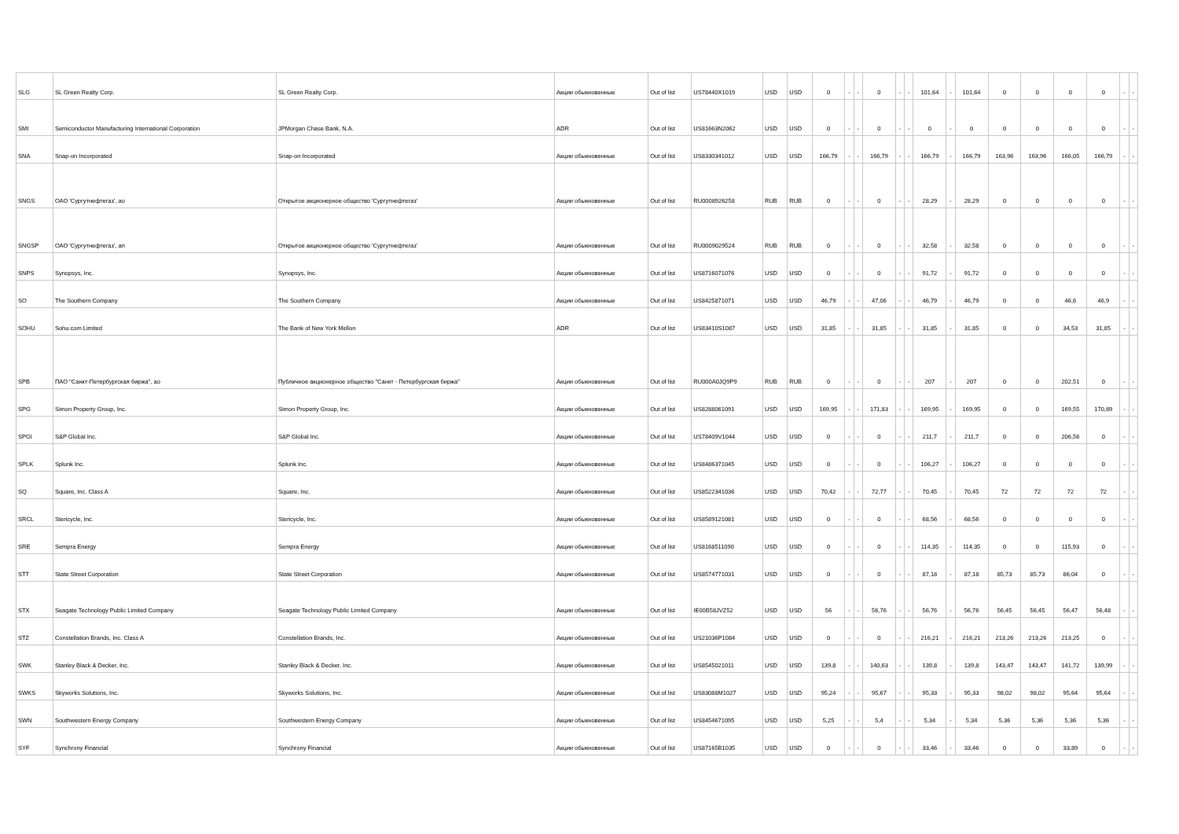| SLG | SL Green Realty Corp. | SL Green Realty Corp. | Акции обыкновенные | Out of list | US78440X1019 | USD | USD | 0 | - | - | 0 | - | - | 101,64 | - | 101,64 | 0 | 0 | 0 | 0 | - | - |
| SMI | Semiconductor Manufacturing International Corporation | JPMorgan Chase Bank, N.A. | ADR | Out of list | US81663N2062 | USD | USD | 0 | - | - | 0 | - | - | 0 | - | 0 | 0 | 0 | 0 | 0 | - | - |
| SNA | Snap-on Incorporated | Snap-on Incorporated | Акции обыкновенные | Out of list | US8330341012 | USD | USD | 166,79 | - | - | 166,79 | - | - | 166,79 | - | 166,79 | 163,96 | 163,96 | 166,05 | 166,79 | - | - |
| SNGS | ОАО 'Сургутнефтегаз', ао | Открытое акционерное общество 'Сургутнефтегаз' | Акции обыкновенные | Out of list | RU0008926258 | RUB | RUB | 0 | - | - | 0 | - | - | 28,29 | - | 28,29 | 0 | 0 | 0 | 0 | - | - |
| SNGSP | ОАО 'Сургутнефтегаз', ап | Открытое акционерное общество 'Сургутнефтегаз' | Акции обыкновенные | Out of list | RU0009029524 | RUB | RUB | 0 | - | - | 0 | - | - | 32,58 | - | 32,58 | 0 | 0 | 0 | 0 | - | - |
| SNPS | Synopsys, Inc. | Synopsys, Inc. | Акции обыкновенные | Out of list | US8716071076 | USD | USD | 0 | - | - | 0 | - | - | 91,72 | - | 91,72 | 0 | 0 | 0 | 0 | - | - |
| SO | The Southern Company | The Southern Company | Акции обыкновенные | Out of list | US8425871071 | USD | USD | 46,79 | - | - | 47,06 | - | - | 46,79 | - | 46,79 | 0 | 0 | 46,6 | 46,9 | - | - |
| SOHU | Sohu.com Limited | The Bank of New York Mellon | ADR | Out of list | US83410S1087 | USD | USD | 31,85 | - | - | 31,85 | - | - | 31,85 | - | 31,85 | 0 | 0 | 34,53 | 31,85 | - | - |
| SPB | ПАО "Санкт-Петербургская биржа", ао | Публичное акционерное общество "Санкт - Петербургская биржа" | Акции обыкновенные | Out of list | RU000A0JQ9P9 | RUB | RUB | 0 | - | - | 0 | - | - | 207 | - | 207 | 0 | 0 | 202,51 | 0 | - | - |
| SPG | Simon Property Group, Inc. | Simon Property Group, Inc. | Акции обыкновенные | Out of list | US8288061091 | USD | USD | 169,95 | - | - | 171,83 | - | - | 169,95 | - | 169,95 | 0 | 0 | 169,55 | 170,89 | - | - |
| SPGI | S&P Global Inc. | S&P Global Inc. | Акции обыкновенные | Out of list | US78409V1044 | USD | USD | 0 | - | - | 0 | - | - | 211,7 | - | 211,7 | 0 | 0 | 206,56 | 0 | - | - |
| SPLK | Splunk Inc. | Splunk Inc. | Акции обыкновенные | Out of list | US8486371045 | USD | USD | 0 | - | - | 0 | - | - | 106,27 | - | 106,27 | 0 | 0 | 0 | 0 | - | - |
| SQ | Square, Inc. Class A | Square, Inc. | Акции обыкновенные | Out of list | US8522341036 | USD | USD | 70,42 | - | - | 72,77 | - | - | 70,45 | - | 70,45 | 72 | 72 | 72 | 72 | - | - |
| SRCL | Stericycle, Inc. | Stericycle, Inc. | Акции обыкновенные | Out of list | US8589121081 | USD | USD | 0 | - | - | 0 | - | - | 68,56 | - | 68,56 | 0 | 0 | 0 | 0 | - | - |
| SRE | Sempra Energy | Sempra Energy | Акции обыкновенные | Out of list | US8168511090 | USD | USD | 0 | - | - | 0 | - | - | 114,35 | - | 114,35 | 0 | 0 | 115,93 | 0 | - | - |
| STT | State Street Corporation | State Street Corporation | Акции обыкновенные | Out of list | US8574771031 | USD | USD | 0 | - | - | 0 | - | - | 87,18 | - | 87,18 | 85,73 | 85,73 | 86,04 | 0 | - | - |
| STX | Seagate Technology Public Limited Company | Seagate Technology Public Limited Company | Акции обыкновенные | Out of list | IE00B58JVZ52 | USD | USD | 56 | - | - | 56,76 | - | - | 56,76 | - | 56,76 | 56,45 | 56,45 | 56,47 | 56,48 | - | - |
| STZ | Constellation Brands, Inc. Class A | Constellation Brands, Inc. | Акции обыкновенные | Out of list | US21036P1084 | USD | USD | 0 | - | - | 0 | - | - | 216,21 | - | 216,21 | 213,26 | 213,26 | 213,25 | 0 | - | - |
| SWK | Stanley Black & Decker, Inc. | Stanley Black & Decker, Inc. | Акции обыкновенные | Out of list | US8545021011 | USD | USD | 139,8 | - | - | 140,63 | - | - | 139,8 | - | 139,8 | 143,47 | 143,47 | 141,72 | 139,99 | - | - |
| SWKS | Skyworks Solutions, Inc. | Skyworks Solutions, Inc. | Акции обыкновенные | Out of list | US83088M1027 | USD | USD | 95,24 | - | - | 95,67 | - | - | 95,33 | - | 95,33 | 98,02 | 98,02 | 95,64 | 95,64 | - | - |
| SWN | Southwestern Energy Company | Southwestern Energy Company | Акции обыкновенные | Out of list | US8454671095 | USD | USD | 5,25 | - | - | 5,4 | - | - | 5,34 | - | 5,34 | 5,36 | 5,36 | 5,36 | 5,36 | - | - |
| SYF | Synchrony Financial | Synchrony Financial | Акции обыкновенные | Out of list | US87165B1035 | USD | USD | 0 | - | - | 0 | - | - | 33,46 | - | 33,46 | 0 | 0 | 33,89 | 0 | - | - |